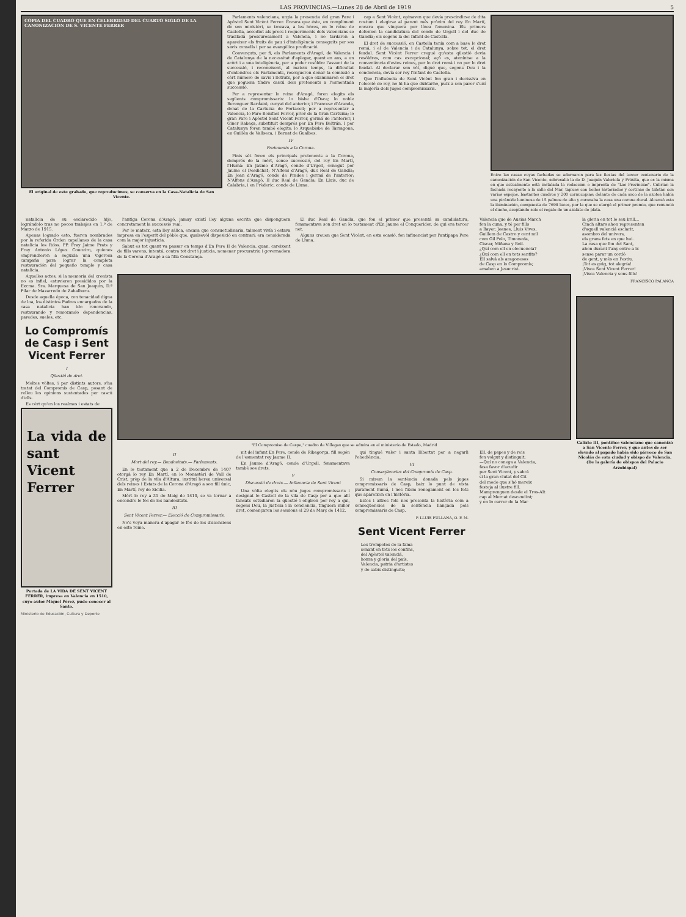LAS PROVINCIAS.—Lunes 28 de Abril de 1919 5
COPIA DEL CUADRO QUE EN CELEBRIDAD DEL CUARTO SIGLO DE LA CANONIZACION DE S. VICENTE FERRER
El original de este grabado, que reproducimos, se conserva en la Casa-Natalicia de San Vicente.
Parlaments valencians, urgía la presencia del gran Pare i Apòstol Sent Vicènt Ferrer. Encara que éste, en compliment de son ministèri, se trovava, a les hòres, en lo reine de Castella, accedint als precs i requeriments dels valencians se traslladá pressurosament a Valencia, i no tardaren a apareixer els fruits de pau i d'inteligència conseguits per sos savis consells i per sa evangèlica predicació.
Convençuts, per fi, els Parlaments d'Aragó, de Valencia i de Catalunya de la necessitat d'aplegar, quant en ans, a un acòrt i a una inteligència, per a poder resòldre l'assunt de la successió, i reconeixent, al mateix temps, la dificultat d'entendres els Parlaments, resolgueren donar la comissió a cèrt número de savis i lletrats, per a que examinaren el dret que poguera tíndre cascú dels pretenents a l'esmentada successió.
Per a representar lo reine d'Aragó, foren elegits els següents compromissaris: lo bisbe d'Osca; lo noble Berenguer Bardaixi, cunyat del anterior, i Francesc d'Aranda, donat de la Cartuixa de Portaceli; per a representar a Valencia, lo Pare Bonifaci Ferrer, prior de la Gran Cartuixa; lo gran Pare i Apòstol Sent Vicent Ferrer, germá de l'anterior, i Giner Rabaça, substituit demprés per En Pere Beltrán. I per Catalunya foren també elegits: lo Arquebisbe de Tarragona, en Guillén de Vallseca, i Bernat de Gualbes.
IV
Pretenents a la Corona.
Finis sèt foren els principals pretenents a la Corona, demprés de la mòrt, sense successió, del rey En Martí, l'Humá: En Jaume d'Aragó, conde d'Urgell, conegut per Jaume el Desdichat; N'Alfons d'Aragó, duc Real de Gandía; En Joan d'Aragó, conde de Prades i germá de l'anterior; N'Alfons d'Aragó, II duc Real de Gandía; En Lluis, duc de Calabria, i en Frèderic, conde de Lluna.
cap a Sent Vicènt, opinaven que devía prescindirse de dita costum i elegirse al parent més pròxim del rey En Martí, encara que vinguera per línea femenina. Els primers defenien la candidatura del conde de Urgell i del duc de Gandía; els segons la del Infant de Castella.
El dret de successió, en Castella tenía com a base lo dret romá, i el de Valencia i de Catalunya, sobre tot, el dret feudal. Sent Vicènt Ferrer cregué qu'esta qüestió devía resòldres, com cas excepcional; açò es, ateníntse a la conveniència d'estos reines, per lo dret romá i no per lo dret feudal. Al declarar son vòt, digué que, segons Deu i la conciencia, devía ser rey l'Infant de Castella.
Que l'influència de Sent Vicènt fon gran i decissiva en l'elecció de rey, no hi ha que dubtarho, puix a son parer s'uní la majoría dels juges compromissaris.
Entre las casas cuyas fachadas se adornaron para las fiestas del tercer centenario de la canonización de San Vicente, sobresalió la de D. Joaquín Valeriola y Próxita, que es la misma en que actualmente está instalada la redacción e imprenta de "Las Provincias". Cubrían la fachada recayente a la calle del Mar, tapices con bellos historiados y cortinas de tafetán con varios espejos, bastantes cuadros y 200 cornucopias; delante de cada arco de la azotea había una pirámide luminosa de 15 palmos de alto y coronaba la casa una corona ducal. Alcanzó esto la iluminación, compuesta de 7698 luces, por la que se otorgó el primer premio, que renunció el dueño, aceptando solo el regalo de un azafate de plata.
natalicia de su esclarecido hijo, lográndolo tras no pocos trabajos en 1.º de Marzo de 1915.
Apenas logrado esto, fueron nombrados por la referida Orden capellanes de la casa natalicia los Rdos. PP. Fray Jaime Prats y Fray Antonio López Couceiro, quienes emprendieron a seguida una vigorosa campaña para lograr la completa restauración del pequeño templo y casa natalicia.
Aquellos actos, si la memoria del cronista no es infiel, estuvieron presididos por la Excma. Sra. Marquesa de San Joaquín, D.ª Pilar de Mazarredo de Zabalburu.
Desde aquella época, con tenacidad digna de loa, los distintos Padres encargados de la casa natalicia han ido renovando, restaurando y remozando dependencias, paredes, suelos, etc.
Lo Compromís de Casp i Sent Vicent Ferrer
I
Qüestió de dret.
Moltes vòltes, i per distints autors, s'ha tratat del Compromís de Casp, posant de relleu les opinions sustentades per cascú d'ells.
Es cèrt qu'en los realmes i estats de
La vida de sant Vicent Ferrer
Portada de LA VIDA DE SENT VICENT FERRER, impresa en Valencia en 1510, cuyo autor Miquel Pérez, pudo conocer al Santo.
l'antiga Corona d'Aragó, jamay existí lley alguna escrita que disponguera concretament la successió real.
Per lo mateix, esta lley sálica, encara que consuetudinaria, talment vivía i estava impresa en l'esperit del pòble que, qualsevòl disposició en contrari; era considerada com la major injusticia.
Sabut es tot quant va passar en temps d'En Pere II de Valencia, quan, careixent de fills varons, intentá, contra tot dret i justicia, nomenar procuratriu i governadora de la Corona d'Aragó a sa filla Constança.
El duc Real de Gandía, que fon el primer que presentá sa candidatura, fonamentava son dret en lo testament d'En Jaume el Conqueridor, de qui era tercer net.
Alguns creuen que Sent Vicènt, en esta ocasió, fon influenciat per l'antipapa Pere de Lluna.
Valencia que de Ausias March
fon la cuna, y té per fills
a Bayer, Joanes, Lluis Vives,
Guillem de Castro y cent mil
com Gil Polo, Timoneda,
Ciscar, Miñana y Boil.
¿Quí com ell en elocuencia?
¿Quí com ell en tots sentits?
Ell salvá als aragonesos
de Casp en lo Compromís;
amaben a Jesucrist.
"El Compromiso de Caspe," cuadro de Villegas que se admira en el ministerio de Estado, Madrid
II
Mort del rey.— Bandositats.— Parlaments.
En lo testament que a 2 de Decembre de 1407 otorgá lo rey En Martí, en lo Monastèri de Vall de Crist, pròp de la vila d'Altura, instituí hereu universal dels reines i Estats de la Corona d'Aragó a son fill únic, En Martí, rey de Sicilia.
Mòrt lo rey a 31 de Maig de 1410, se va tornar a encendre lo fòc de les bandositats.
III
Sent Vicent Ferrer.— Elecció de Compromissaris.
No's veya manera d'apagar lo fòc de les dissensions en este reine.
nit del infant En Pere, conde de Ribagorça, fill segón de l'esmentat rey Jaume II.
En Jaume d'Aragó, conde d'Urgell, fonamentava també sos drets.
V
Discussió de drets.— Influencia de Sent Vicent
Una vòlta elegits els nòu juges compromissaris i designat lo Castell de la vila de Casp per a que allí tancats estudiaren la qüestió i eligiren per rey a qui, segons Deu, la justicia i la conciencia, tinguera millor dret, començaren les sessions el 29 de Març de 1412.
qui tingué valor i santa llibertat per a negarli l'obediència.
VI
Conseqüencies del Compromís de Casp.
Si mirem la sentència donada pels juges compromissaris de Casp, baix lo punt de vista purament humá, i nos fixem ronegament en los fets que apareixen en l'història.
Estos i altres fets nos presenta la història com a conseqüencies de la sentència llançada pels compromissaris de Casp.
P. LLUIS FULLANA, O. F. M.
Sent Vicent Ferrer
Les trompetes de la fama
sonant en tots los confins,
del Apòstol valenciá,
honra y gloria del país,
Valencia, patria d'artistes
y de sabis distinguits;
Ell, de papes y de reis
fon volgut y distinguit;
—Quí no conega a Valencia,
fasa favor d'acudir
per Sent Vicent, y sabrá
si la gran ciutat del Cit
del modo que s'hó mereix
festeja al ilustre fill.
Mamprenguen desde el Tros-Alt
cap al Mercat descendint;
y en lo carrer de la Mar
la gloria en tot lo seu brill...
Cinch altars ahon representen
d'aquell valenciá esclarit,
asombro del univers,
els grans fets en que hui.
La casa que fon del Sant,
ahon durant l'any entre a ix
sense parar un cordó
de gent, y més en l'estiu.
¡Tot es goig, tot alegría!
¡Vixca Sent Vicent Ferrer!
¡Vixca Valencia y sons fills!
FRANCISCO PALANCA
Calixto III, pontífice valenciano que canonizó a San Vicente Ferrer, y que antes de ser elevado al papado había sido párroco de San Nicolás de esta ciudad y obispo de Valencia. (De la galería de obispos del Palacio Arzobispal)
Ministerio de Educación, Cultura y Deporte